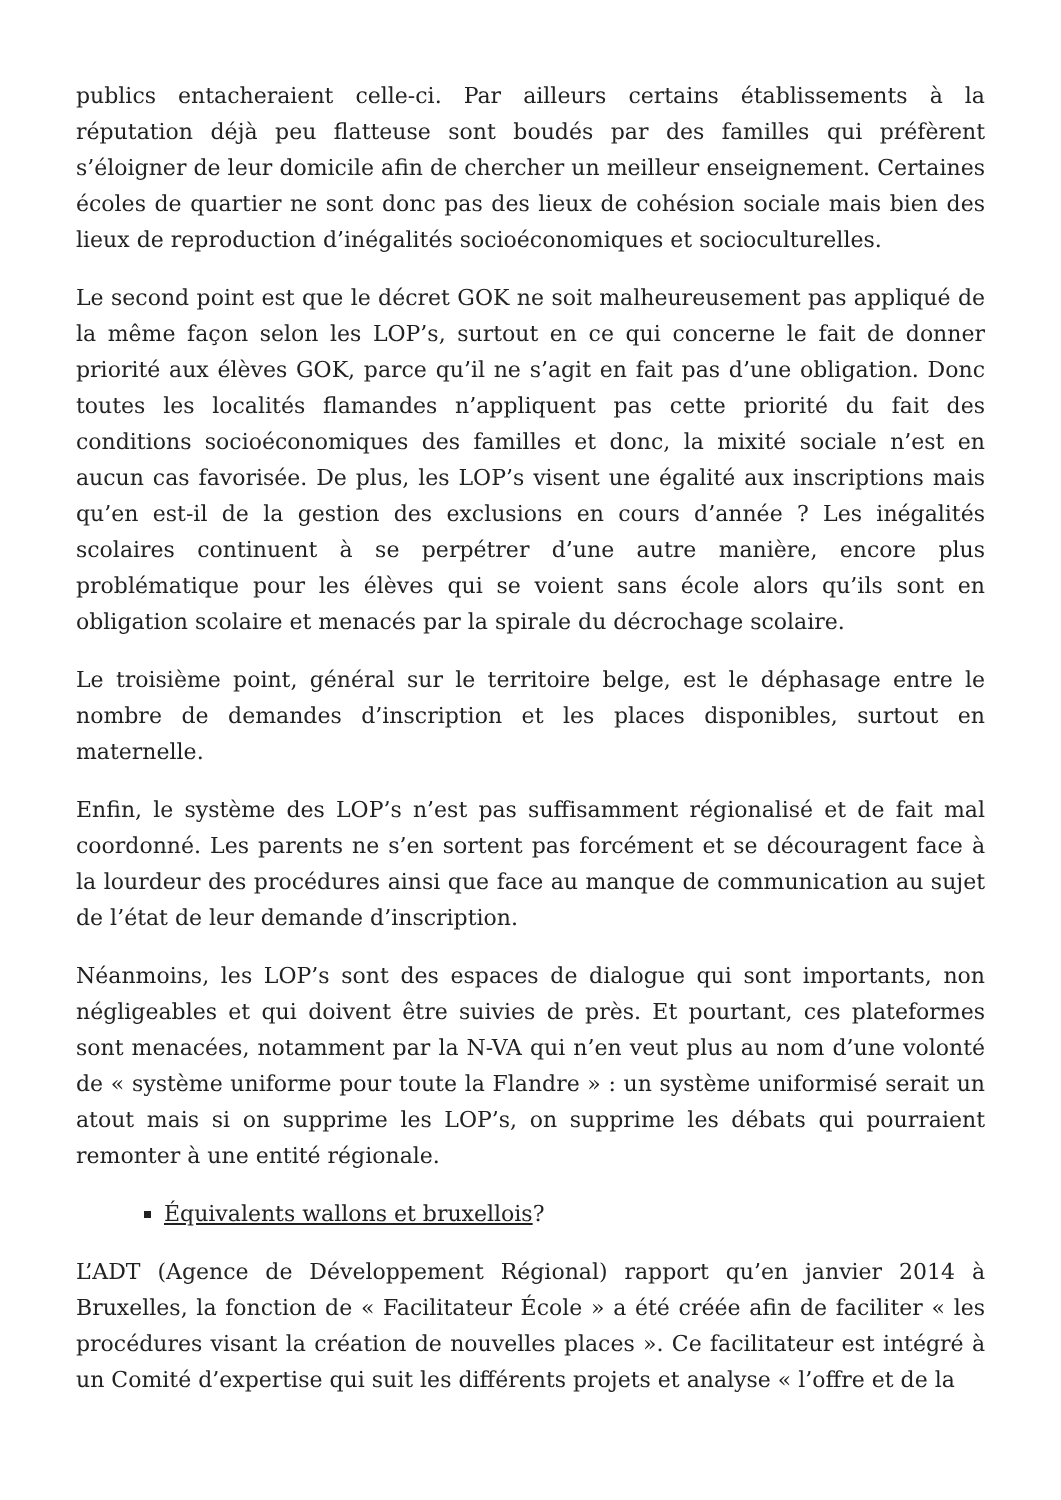publics entacheraient celle-ci. Par ailleurs certains établissements à la réputation déjà peu flatteuse sont boudés par des familles qui préfèrent s’éloigner de leur domicile afin de chercher un meilleur enseignement. Certaines écoles de quartier ne sont donc pas des lieux de cohésion sociale mais bien des lieux de reproduction d’inégalités socioéconomiques et socioculturelles.
Le second point est que le décret GOK ne soit malheureusement pas appliqué de la même façon selon les LOP’s, surtout en ce qui concerne le fait de donner priorité aux élèves GOK, parce qu’il ne s’agit en fait pas d’une obligation. Donc toutes les localités flamandes n’appliquent pas cette priorité du fait des conditions socioéconomiques des familles et donc, la mixité sociale n’est en aucun cas favorisée. De plus, les LOP’s visent une égalité aux inscriptions mais qu’en est-il de la gestion des exclusions en cours d’année ? Les inégalités scolaires continuent à se perpétrer d’une autre manière, encore plus problématique pour les élèves qui se voient sans école alors qu’ils sont en obligation scolaire et menacés par la spirale du décrochage scolaire.
Le troisième point, général sur le territoire belge, est le déphasage entre le nombre de demandes d’inscription et les places disponibles, surtout en maternelle.
Enfin, le système des LOP’s n’est pas suffisamment régionalisé et de fait mal coordonné. Les parents ne s’en sortent pas forcément et se découragent face à la lourdeur des procédures ainsi que face au manque de communication au sujet de l’état de leur demande d’inscription.
Néanmoins, les LOP’s sont des espaces de dialogue qui sont importants, non négligeables et qui doivent être suivies de près. Et pourtant, ces plateformes sont menacées, notamment par la N-VA qui n’en veut plus au nom d’une volonté de « système uniforme pour toute la Flandre » : un système uniformisé serait un atout mais si on supprime les LOP’s, on supprime les débats qui pourraient remonter à une entité régionale.
Équivalents wallons et bruxellois?
L’ADT (Agence de Développement Régional) rapport qu’en janvier 2014 à Bruxelles, la fonction de « Facilitateur École » a été créée afin de faciliter « les procédures visant la création de nouvelles places ». Ce facilitateur est intégré à un Comité d’expertise qui suit les différents projets et analyse « l’offre et de la